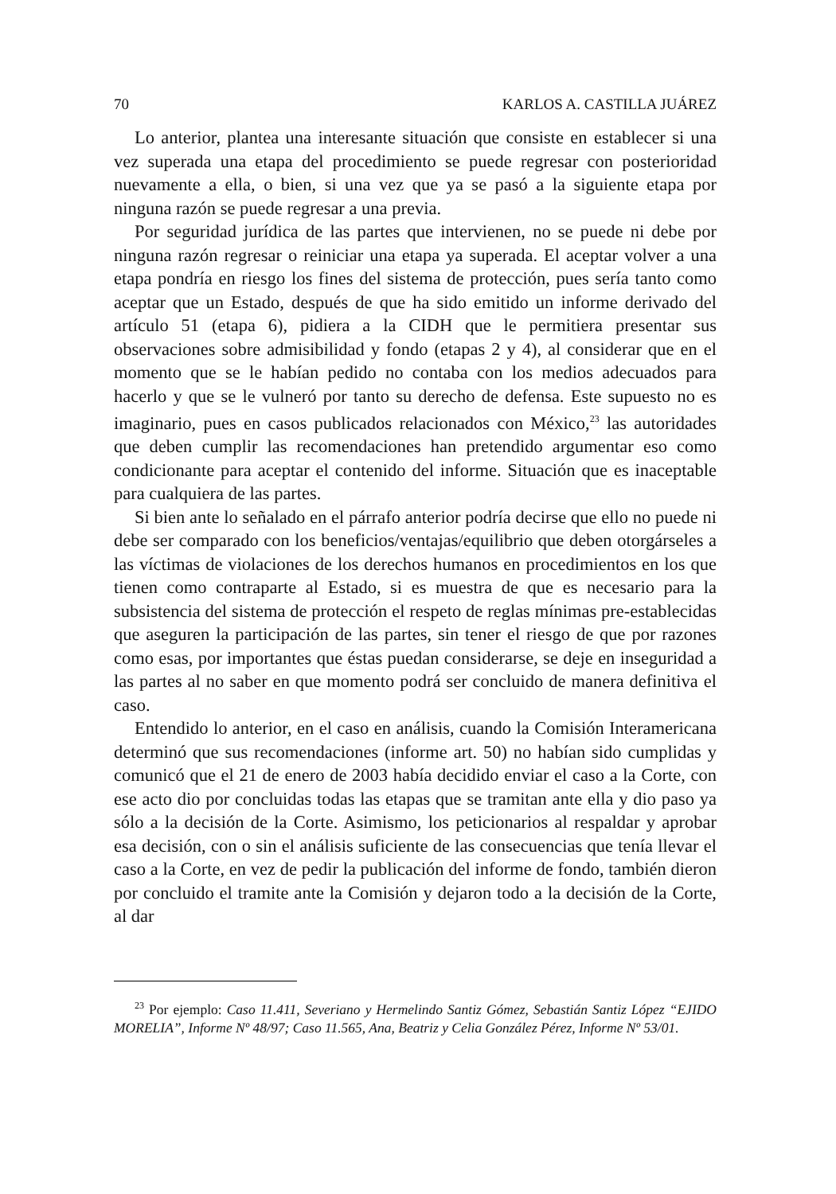70 KARLOS A. CASTILLA JUÁREZ
Lo anterior, plantea una interesante situación que consiste en establecer si una vez superada una etapa del procedimiento se puede regresar con posterioridad nuevamente a ella, o bien, si una vez que ya se pasó a la siguiente etapa por ninguna razón se puede regresar a una previa.
Por seguridad jurídica de las partes que intervienen, no se puede ni debe por ninguna razón regresar o reiniciar una etapa ya superada. El aceptar volver a una etapa pondría en riesgo los fines del sistema de protección, pues sería tanto como aceptar que un Estado, después de que ha sido emitido un informe derivado del artículo 51 (etapa 6), pidiera a la CIDH que le permitiera presentar sus observaciones sobre admisibilidad y fondo (etapas 2 y 4), al considerar que en el momento que se le habían pedido no contaba con los medios adecuados para hacerlo y que se le vulneró por tanto su derecho de defensa. Este supuesto no es imaginario, pues en casos publicados relacionados con México,<sup>23</sup> las autoridades que deben cumplir las recomendaciones han pretendido argumentar eso como condicionante para aceptar el contenido del informe. Situación que es inaceptable para cualquiera de las partes.
Si bien ante lo señalado en el párrafo anterior podría decirse que ello no puede ni debe ser comparado con los beneficios/ventajas/equilibrio que deben otorgárseles a las víctimas de violaciones de los derechos humanos en procedimientos en los que tienen como contraparte al Estado, si es muestra de que es necesario para la subsistencia del sistema de protección el respeto de reglas mínimas pre-establecidas que aseguren la participación de las partes, sin tener el riesgo de que por razones como esas, por importantes que éstas puedan considerarse, se deje en inseguridad a las partes al no saber en que momento podrá ser concluido de manera definitiva el caso.
Entendido lo anterior, en el caso en análisis, cuando la Comisión Interamericana determinó que sus recomendaciones (informe art. 50) no habían sido cumplidas y comunicó que el 21 de enero de 2003 había decidido enviar el caso a la Corte, con ese acto dio por concluidas todas las etapas que se tramitan ante ella y dio paso ya sólo a la decisión de la Corte. Asimismo, los peticionarios al respaldar y aprobar esa decisión, con o sin el análisis suficiente de las consecuencias que tenía llevar el caso a la Corte, en vez de pedir la publicación del informe de fondo, también dieron por concluido el tramite ante la Comisión y dejaron todo a la decisión de la Corte, al dar
<sup>23</sup> Por ejemplo: Caso 11.411, Severiano y Hermelindo Santiz Gómez, Sebastián Santiz López “EJIDO MORELIA”, Informe Nº 48/97; Caso 11.565, Ana, Beatriz y Celia González Pérez, Informe Nº 53/01.